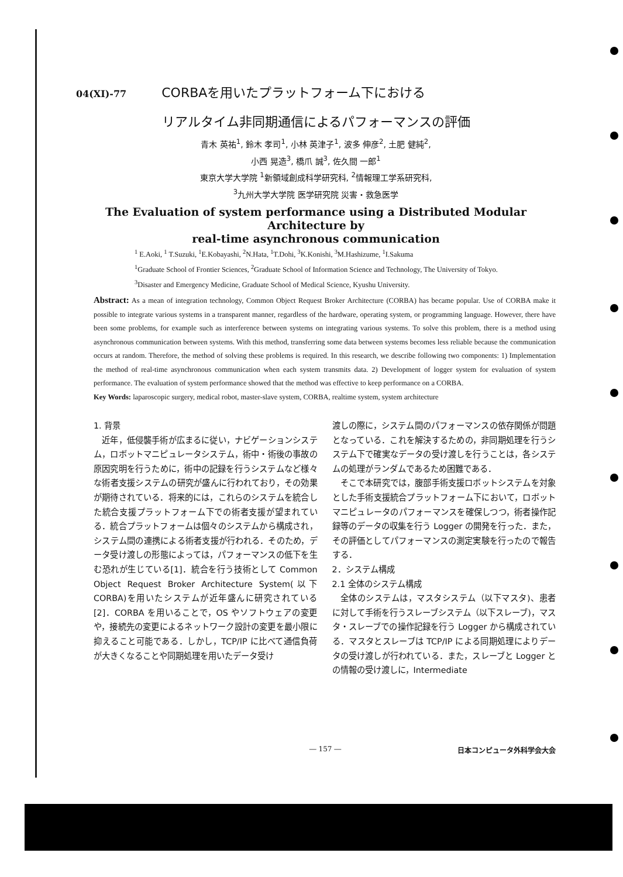04(XI)-77 CORBAを用いたプラットフォーム下における
リアルタイム非同期通信によるパフォーマンスの評価
青木 英祐<sup>1</sup>, 鈴木 孝司<sup>1</sup>, 小林 英津子<sup>1</sup>, 波多 伸彦<sup>2</sup>, 土肥 健純<sup>2</sup>,
小西 晃造<sup>3</sup>, 橋爪 誠<sup>3</sup>, 佐久間 一郎<sup>1</sup>
東京大学大学院 <sup>1</sup>新領域創成科学研究科, <sup>2</sup>情報理工学系研究科,
<sup>3</sup> 九州大学大学院 医学研究院 災害・救急医学
The Evaluation of system performance using a Distributed Modular Architecture by
real-time asynchronous communication
<sup>1</sup> E.Aoki, <sup>1</sup> T.Suzuki, <sup>1</sup>E.Kobayashi, <sup>2</sup>N.Hata, <sup>1</sup>T.Dohi, <sup>3</sup>K.Konishi, <sup>3</sup>M.Hashizume, <sup>1</sup>I.Sakuma
<sup>1</sup> Graduate School of Frontier Sciences, <sup>2</sup>Graduate School of Information Science and Technology, The University of Tokyo.
<sup>3</sup> Disaster and Emergency Medicine, Graduate School of Medical Science, Kyushu University.
Abstract: As a mean of integration technology, Common Object Request Broker Architecture (CORBA) has became popular. Use of CORBA make it possible to integrate various systems in a transparent manner, regardless of the hardware, operating system, or programming language. However, there have been some problems, for example such as interference between systems on integrating various systems. To solve this problem, there is a method using asynchronous communication between systems. With this method, transferring some data between systems becomes less reliable because the communication occurs at random. Therefore, the method of solving these problems is required. In this research, we describe following two components: 1) Implementation the method of real-time asynchronous communication when each system transmits data. 2) Development of logger system for evaluation of system performance. The evaluation of system performance showed that the method was effective to keep performance on a CORBA.
Key Words: laparoscopic surgery, medical robot, master-slave system, CORBA, realtime system, system architecture
1. 背景
　近年，低侵襲手術が広まるに従い，ナビゲーションシステム，ロボットマニピュレータシステム，術中・術後の事故の原因究明を行うために，術中の記録を行うシステムなど様々な術者支援システムの研究が盛んに行われており，その効果が期待されている．将来的には，これらのシステムを統合した統合支援プラットフォーム下での術者支援が望まれている．統合プラットフォームは個々のシステムから構成され，システム間の連携による術者支援が行われる．そのため，データ受け渡しの形態によっては，パフォーマンスの低下を生む恐れが生じている[1]．統合を行う技術として Common Object Request Broker Architecture System(以下CORBA)を用いたシステムが近年盛んに研究されている[2]．CORBA を用いることで，OS やソフトウェアの変更や，接続先の変更によるネットワーク設計の変更を最小限に抑えること可能である．しかし，TCP/IP に比べて通信負荷が大きくなることや同期処理を用いたデータ受け
渡しの際に，システム間のパフォーマンスの依存関係が問題となっている．これを解決するための，非同期処理を行うシステム下で確実なデータの受け渡しを行うことは，各システムの処理がランダムであるため困難である．
　そこで本研究では，腹部手術支援ロボットシステムを対象とした手術支援統合プラットフォーム下において，ロボットマニピュレータのパフォーマンスを確保しつつ，術者操作記録等のデータの収集を行う Logger の開発を行った．また，その評価としてパフォーマンスの測定実験を行ったので報告する．
2．システム構成
2.1 全体のシステム構成
　全体のシステムは，マスタシステム（以下マスタ)、患者に対して手術を行うスレーブシステム（以下スレーブ)，マスタ・スレーブでの操作記録を行う Logger から構成されている．マスタとスレーブは TCP/IP による同期処理によりデータの受け渡しが行われている．また，スレーブと Logger との情報の受け渡しに，Intermediate
― 157 ― 日本コンピュータ外科学会大会